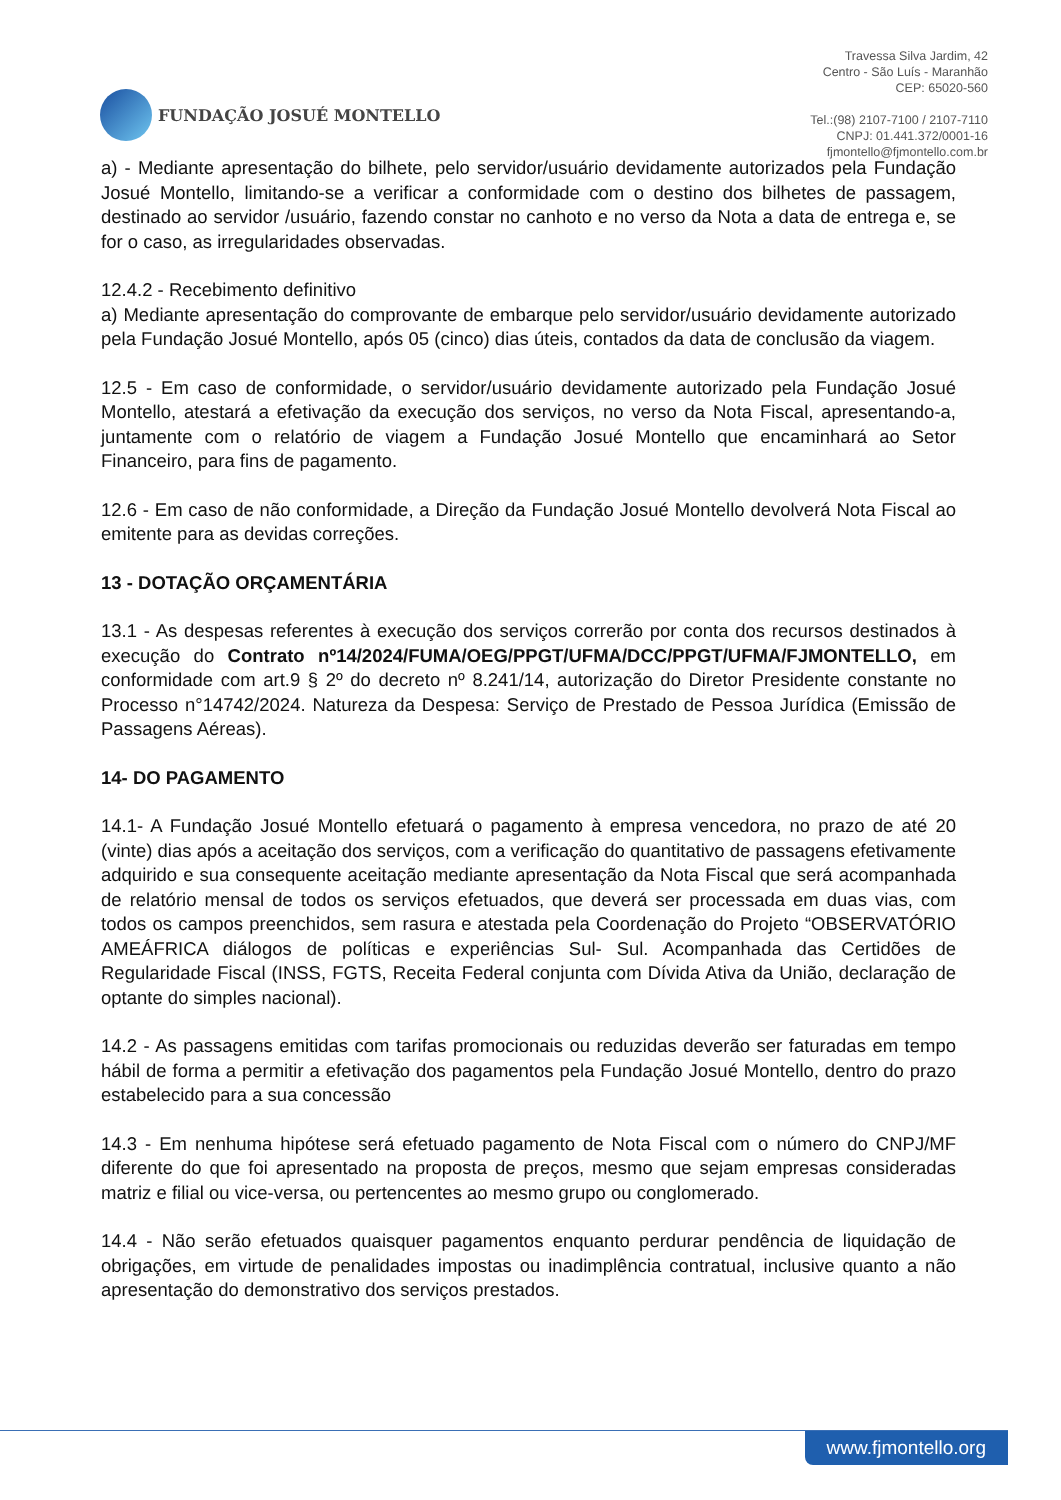FUNDAÇÃO JOSUÉ MONTELLO
Travessa Silva Jardim, 42
Centro - São Luís - Maranhão
CEP: 65020-560
Tel.:(98) 2107-7100 / 2107-7110
CNPJ: 01.441.372/0001-16
fjmontello@fjmontello.com.br
a) - Mediante apresentação do bilhete, pelo servidor/usuário devidamente autorizados pela Fundação Josué Montello, limitando-se a verificar a conformidade com o destino dos bilhetes de passagem, destinado ao servidor /usuário, fazendo constar no canhoto e no verso da Nota a data de entrega e, se for o caso, as irregularidades observadas.
12.4.2 - Recebimento definitivo
a) Mediante apresentação do comprovante de embarque pelo servidor/usuário devidamente autorizado pela Fundação Josué Montello, após 05 (cinco) dias úteis, contados da data de conclusão da viagem.
12.5 - Em caso de conformidade, o servidor/usuário devidamente autorizado pela Fundação Josué Montello, atestará a efetivação da execução dos serviços, no verso da Nota Fiscal, apresentando-a, juntamente com o relatório de viagem a Fundação Josué Montello que encaminhará ao Setor Financeiro, para fins de pagamento.
12.6 - Em caso de não conformidade, a Direção da Fundação Josué Montello devolverá Nota Fiscal ao emitente para as devidas correções.
13 - DOTAÇÃO ORÇAMENTÁRIA
13.1 - As despesas referentes à execução dos serviços correrão por conta dos recursos destinados à execução do Contrato nº14/2024/FUMA/OEG/PPGT/UFMA/DCC/PPGT/UFMA/FJMONTELLO, em conformidade com art.9 § 2º do decreto nº 8.241/14, autorização do Diretor Presidente constante no Processo n°14742/2024. Natureza da Despesa: Serviço de Prestado de Pessoa Jurídica (Emissão de Passagens Aéreas).
14- DO PAGAMENTO
14.1- A Fundação Josué Montello efetuará o pagamento à empresa vencedora, no prazo de até 20 (vinte) dias após a aceitação dos serviços, com a verificação do quantitativo de passagens efetivamente adquirido e sua consequente aceitação mediante apresentação da Nota Fiscal que será acompanhada de relatório mensal de todos os serviços efetuados, que deverá ser processada em duas vias, com todos os campos preenchidos, sem rasura e atestada pela Coordenação do Projeto “OBSERVATÓRIO AMEÁFRICA diálogos de políticas e experiências Sul- Sul. Acompanhada das Certidões de Regularidade Fiscal (INSS, FGTS, Receita Federal conjunta com Dívida Ativa da União, declaração de optante do simples nacional).
14.2 - As passagens emitidas com tarifas promocionais ou reduzidas deverão ser faturadas em tempo hábil de forma a permitir a efetivação dos pagamentos pela Fundação Josué Montello, dentro do prazo estabelecido para a sua concessão
14.3 - Em nenhuma hipótese será efetuado pagamento de Nota Fiscal com o número do CNPJ/MF diferente do que foi apresentado na proposta de preços, mesmo que sejam empresas consideradas matriz e filial ou vice-versa, ou pertencentes ao mesmo grupo ou conglomerado.
14.4 - Não serão efetuados quaisquer pagamentos enquanto perdurar pendência de liquidação de obrigações, em virtude de penalidades impostas ou inadimplência contratual, inclusive quanto a não apresentação do demonstrativo dos serviços prestados.
www.fjmontello.org